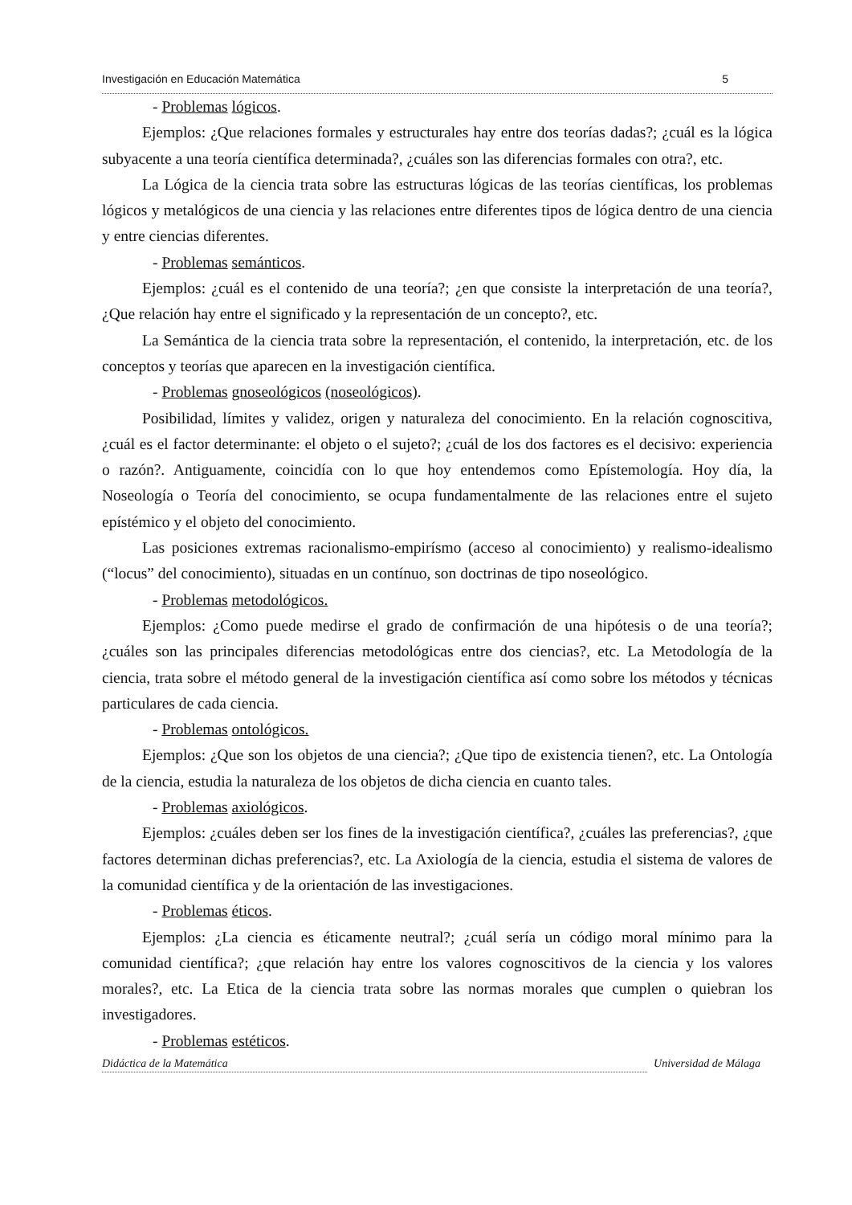Investigación en Educación Matemática 5
- Problemas lógicos.
Ejemplos: ¿Que relaciones formales y estructurales hay entre dos teorías dadas?; ¿cuál es la lógica subyacente a una teoría científica determinada?, ¿cuáles son las diferencias formales con otra?, etc.
La Lógica de la ciencia trata sobre las estructuras lógicas de las teorías científicas, los problemas lógicos y metalógicos de una ciencia y las relaciones entre diferentes tipos de lógica dentro de una ciencia y entre ciencias diferentes.
- Problemas semánticos.
Ejemplos: ¿cuál es el contenido de una teoría?; ¿en que consiste la interpretación de una teoría?, ¿Que relación hay entre el significado y la representación de un concepto?, etc.
La Semántica de la ciencia trata sobre la representación, el contenido, la interpretación, etc. de los conceptos y teorías que aparecen en la investigación científica.
- Problemas gnoseológicos (noseológicos).
Posibilidad, límites y validez, origen y naturaleza del conocimiento. En la relación cognoscitiva, ¿cuál es el factor determinante: el objeto o el sujeto?; ¿cuál de los dos factores es el decisivo: experiencia o razón?. Antiguamente, coincidía con lo que hoy entendemos como Epístemología. Hoy día, la Noseología o Teoría del conocimiento, se ocupa fundamentalmente de las relaciones entre el sujeto epístémico y el objeto del conocimiento.
Las posiciones extremas racionalismo-empirísmo (acceso al conocimiento) y realismo-idealismo (“locus” del conocimiento), situadas en un contínuo, son doctrinas de tipo noseológico.
- Problemas metodológicos.
Ejemplos: ¿Como puede medirse el grado de confirmación de una hipótesis o de una teoría?; ¿cuáles son las principales diferencias metodológicas entre dos ciencias?, etc. La Metodología de la ciencia, trata sobre el método general de la investigación científica así como sobre los métodos y técnicas particulares de cada ciencia.
- Problemas ontológicos.
Ejemplos: ¿Que son los objetos de una ciencia?; ¿Que tipo de existencia tienen?, etc. La Ontología de la ciencia, estudia la naturaleza de los objetos de dicha ciencia en cuanto tales.
- Problemas axiológicos.
Ejemplos: ¿cuáles deben ser los fines de la investigación científica?, ¿cuáles las preferencias?, ¿que factores determinan dichas preferencias?, etc. La Axiología de la ciencia, estudia el sistema de valores de la comunidad científica y de la orientación de las investigaciones.
- Problemas éticos.
Ejemplos: ¿La ciencia es éticamente neutral?; ¿cuál sería un código moral mínimo para la comunidad científica?; ¿que relación hay entre los valores cognoscitivos de la ciencia y los valores morales?, etc. La Etica de la ciencia trata sobre las normas morales que cumplen o quiebran los investigadores.
- Problemas estéticos.
Didáctica de la Matemática Universidad de Málaga